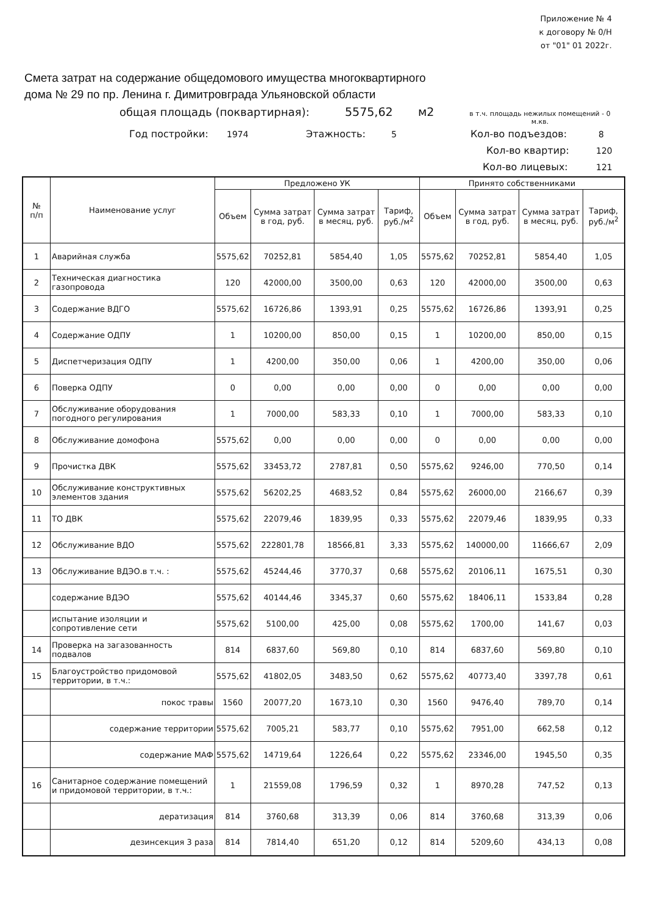Приложение № 4
к договору № 0/Н
от "01" 01 2022г.
Смета затрат на содержание общедомового имущества многоквартирного
дома № 29 по пр. Ленина г. Димитровграда Ульяновской области
общая площадь (поквартирная): 5575,62 м2 в т.ч. площадь нежилых помещений - 0 м.кв.
Год постройки: 1974 Этажность: 5 Кол-во подъездов: 8
Кол-во квартир: 120
Кол-во лицевых: 121
| № п/п | Наименование услуг | Предложено УК | | | | Принято собственниками | | | |
| --- | --- | --- | --- | --- | --- | --- | --- | --- | --- |
| | | Объем | Сумма затрат в год, руб. | Сумма затрат в месяц, руб. | Тариф, руб./м<sup>2</sup> | Объем | Сумма затрат в год, руб. | Сумма затрат в месяц, руб. | Тариф, руб./м<sup>2</sup> |
| 1 | Аварийная служба | 5575,62 | 70252,81 | 5854,40 | 1,05 | 5575,62 | 70252,81 | 5854,40 | 1,05 |
| 2 | Техническая диагностика газопровода | 120 | 42000,00 | 3500,00 | 0,63 | 120 | 42000,00 | 3500,00 | 0,63 |
| 3 | Содержание ВДГО | 5575,62 | 16726,86 | 1393,91 | 0,25 | 5575,62 | 16726,86 | 1393,91 | 0,25 |
| 4 | Содержание ОДПУ | 1 | 10200,00 | 850,00 | 0,15 | 1 | 10200,00 | 850,00 | 0,15 |
| 5 | Диспетчеризация ОДПУ | 1 | 4200,00 | 350,00 | 0,06 | 1 | 4200,00 | 350,00 | 0,06 |
| 6 | Поверка ОДПУ | 0 | 0,00 | 0,00 | 0,00 | 0 | 0,00 | 0,00 | 0,00 |
| 7 | Обслуживание оборудования погодного регулирования | 1 | 7000,00 | 583,33 | 0,10 | 1 | 7000,00 | 583,33 | 0,10 |
| 8 | Обслуживание домофона | 5575,62 | 0,00 | 0,00 | 0,00 | 0 | 0,00 | 0,00 | 0,00 |
| 9 | Прочистка ДВК | 5575,62 | 33453,72 | 2787,81 | 0,50 | 5575,62 | 9246,00 | 770,50 | 0,14 |
| 10 | Обслуживание конструктивных элементов здания | 5575,62 | 56202,25 | 4683,52 | 0,84 | 5575,62 | 26000,00 | 2166,67 | 0,39 |
| 11 | ТО ДВК | 5575,62 | 22079,46 | 1839,95 | 0,33 | 5575,62 | 22079,46 | 1839,95 | 0,33 |
| 12 | Обслуживание ВДО | 5575,62 | 222801,78 | 18566,81 | 3,33 | 5575,62 | 140000,00 | 11666,67 | 2,09 |
| 13 | Обслуживание ВДЭО.в т.ч. : | 5575,62 | 45244,46 | 3770,37 | 0,68 | 5575,62 | 20106,11 | 1675,51 | 0,30 |
| | содержание ВДЭО | 5575,62 | 40144,46 | 3345,37 | 0,60 | 5575,62 | 18406,11 | 1533,84 | 0,28 |
| | испытание изоляции и сопротивление сети | 5575,62 | 5100,00 | 425,00 | 0,08 | 5575,62 | 1700,00 | 141,67 | 0,03 |
| 14 | Проверка на загазованность подвалов | 814 | 6837,60 | 569,80 | 0,10 | 814 | 6837,60 | 569,80 | 0,10 |
| 15 | Благоустройство придомовой территории, в т.ч.: | 5575,62 | 41802,05 | 3483,50 | 0,62 | 5575,62 | 40773,40 | 3397,78 | 0,61 |
| | покос травы | 1560 | 20077,20 | 1673,10 | 0,30 | 1560 | 9476,40 | 789,70 | 0,14 |
| | содержание территории | 5575,62 | 7005,21 | 583,77 | 0,10 | 5575,62 | 7951,00 | 662,58 | 0,12 |
| | содержание МАФ | 5575,62 | 14719,64 | 1226,64 | 0,22 | 5575,62 | 23346,00 | 1945,50 | 0,35 |
| 16 | Санитарное содержание помещений и придомовой территории, в т.ч.: | 1 | 21559,08 | 1796,59 | 0,32 | 1 | 8970,28 | 747,52 | 0,13 |
| | дератизация | 814 | 3760,68 | 313,39 | 0,06 | 814 | 3760,68 | 313,39 | 0,06 |
| | дезинсекция 3 раза | 814 | 7814,40 | 651,20 | 0,12 | 814 | 5209,60 | 434,13 | 0,08 |